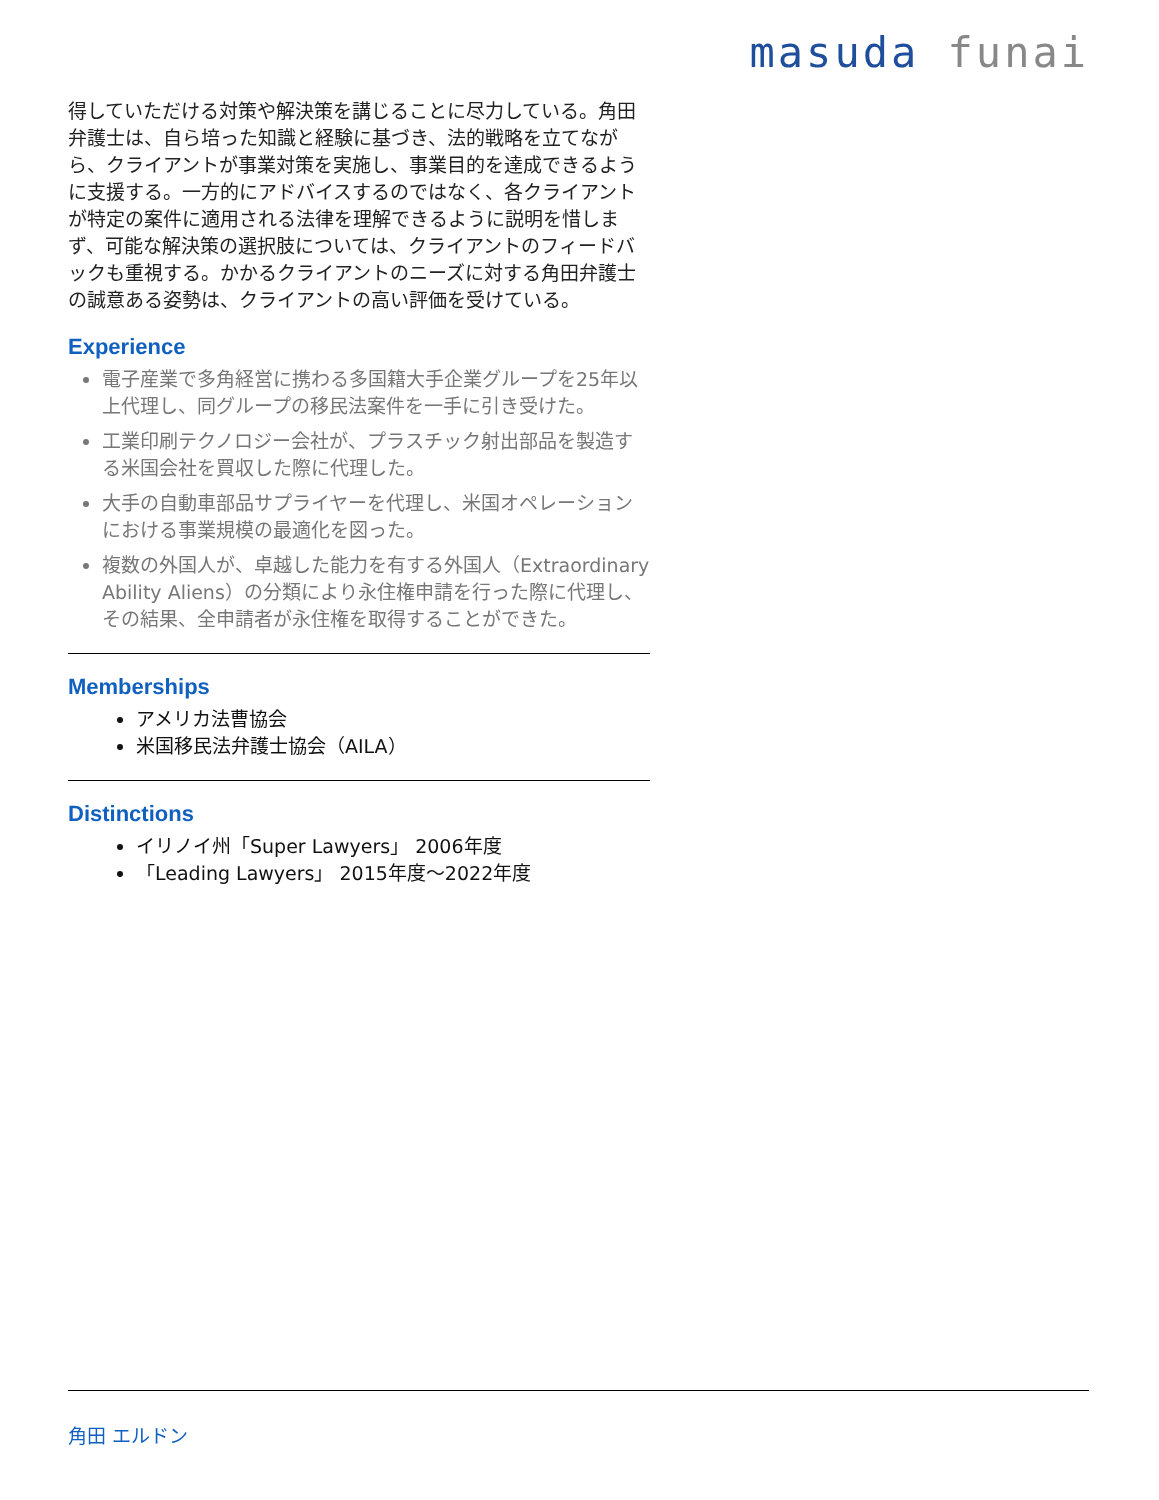masuda funai
得していただける対策や解決策を講じることに尽力している。角田弁護士は、自ら培った知識と経験に基づき、法的戦略を立てながら、クライアントが事業対策を実施し、事業目的を達成できるように支援する。一方的にアドバイスするのではなく、各クライアントが特定の案件に適用される法律を理解できるように説明を惜しまず、可能な解決策の選択肢については、クライアントのフィードバックも重視する。かかるクライアントのニーズに対する角田弁護士の誠意ある姿勢は、クライアントの高い評価を受けている。
Experience
電子産業で多角経営に携わる多国籍大手企業グループを25年以上代理し、同グループの移民法案件を一手に引き受けた。
工業印刷テクノロジー会社が、プラスチック射出部品を製造する米国会社を買収した際に代理した。
大手の自動車部品サプライヤーを代理し、米国オペレーションにおける事業規模の最適化を図った。
複数の外国人が、卓越した能力を有する外国人（Extraordinary Ability Aliens）の分類により永住権申請を行った際に代理し、その結果、全申請者が永住権を取得することができた。
Memberships
アメリカ法曹協会
米国移民法弁護士協会（AILA）
Distinctions
イリノイ州「Super Lawyers」 2006年度
「Leading Lawyers」 2015年度～2022年度
角田 エルドン